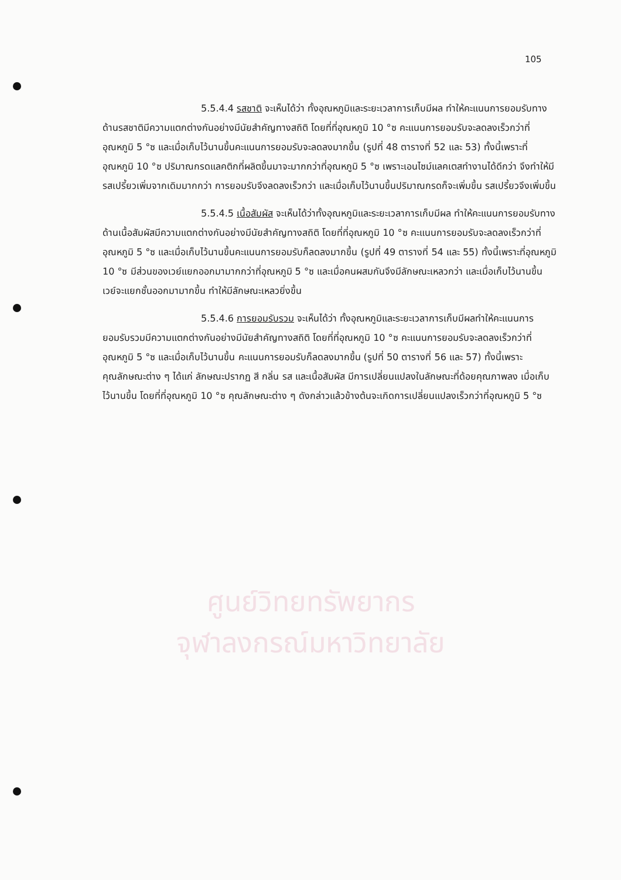ศูนย์วิทยทรัพยากร
จุฬาลงกรณ์มหาวิทยาลัย
105
5.5.4.4 รสชาติ จะเห็นได้ว่า ทั้งอุณหภูมิและระยะเวลาการเก็บมีผล ทำให้คะแนนการยอมรับทางด้านรสชาติมีความแตกต่างกันอย่างมีนัยสำคัญทางสถิติ โดยที่ที่อุณหภูมิ 10 °ซ คะแนนการยอมรับจะลดลงเร็วกว่าที่อุณหภูมิ 5 °ซ และเมื่อเก็บไว้นานขึ้นคะแนนการยอมรับจะลดลงมากขึ้น (รูปที่ 48 ตารางที่ 52 และ 53) ทั้งนี้เพราะที่อุณหภูมิ 10 °ซ ปริมาณกรดแลคติกที่ผลิตขึ้นมาจะมากกว่าที่อุณหภูมิ 5 °ซ เพราะเอนไซม์แลคเตสทำงานได้ดีกว่า จึงทำให้มีรสเปรี้ยวเพิ่มจากเดิมมากกว่า การยอมรับจึงลดลงเร็วกว่า และเมื่อเก็บไว้นานขึ้นปริมาณกรดก็จะเพิ่มขึ้น รสเปรี้ยวจึงเพิ่มขึ้น
5.5.4.5 เนื้อสัมผัส จะเห็นได้ว่าทั้งอุณหภูมิและระยะเวลาการเก็บมีผล ทำให้คะแนนการยอมรับทางด้านเนื้อสัมผัสมีความแตกต่างกันอย่างมีนัยสำคัญทางสถิติ โดยที่ที่อุณหภูมิ 10 °ซ คะแนนการยอมรับจะลดลงเร็วกว่าที่อุณหภูมิ 5 °ซ และเมื่อเก็บไว้นานขึ้นคะแนนการยอมรับก็ลดลงมากขึ้น (รูปที่ 49 ตารางที่ 54 และ 55) ทั้งนี้เพราะที่อุณหภูมิ 10 °ซ มีส่วนของเวย์แยกออกมามากกว่าที่อุณหภูมิ 5 °ซ และเมื่อคนผสมกันจึงมีลักษณะเหลวกว่า และเมื่อเก็บไว้นานขึ้น เวย์จะแยกชั้นออกมามากขึ้น ทำให้มีลักษณะเหลวยิ่งขึ้น
5.5.4.6 การยอมรับรวม จะเห็นได้ว่า ทั้งอุณหภูมิและระยะเวลาการเก็บมีผลทำให้คะแนนการยอมรับรวมมีความแตกต่างกันอย่างมีนัยสำคัญทางสถิติ โดยที่ที่อุณหภูมิ 10 °ซ คะแนนการยอมรับจะลดลงเร็วกว่าที่อุณหภูมิ 5 °ซ และเมื่อเก็บไว้นานขึ้น คะแนนการยอมรับก็ลดลงมากขึ้น (รูปที่ 50 ตารางที่ 56 และ 57) ทั้งนี้เพราะคุณลักษณะต่าง ๆ ได้แก่ ลักษณะปรากฏ สี กลิ่น รส และเนื้อสัมผัส มีการเปลี่ยนแปลงในลักษณะที่ด้อยคุณภาพลง เมื่อเก็บไว้นานขึ้น โดยที่ที่อุณหภูมิ 10 °ซ คุณลักษณะต่าง ๆ ดังกล่าวแล้วข้างต้นจะเกิดการเปลี่ยนแปลงเร็วกว่าที่อุณหภูมิ 5 °ซ